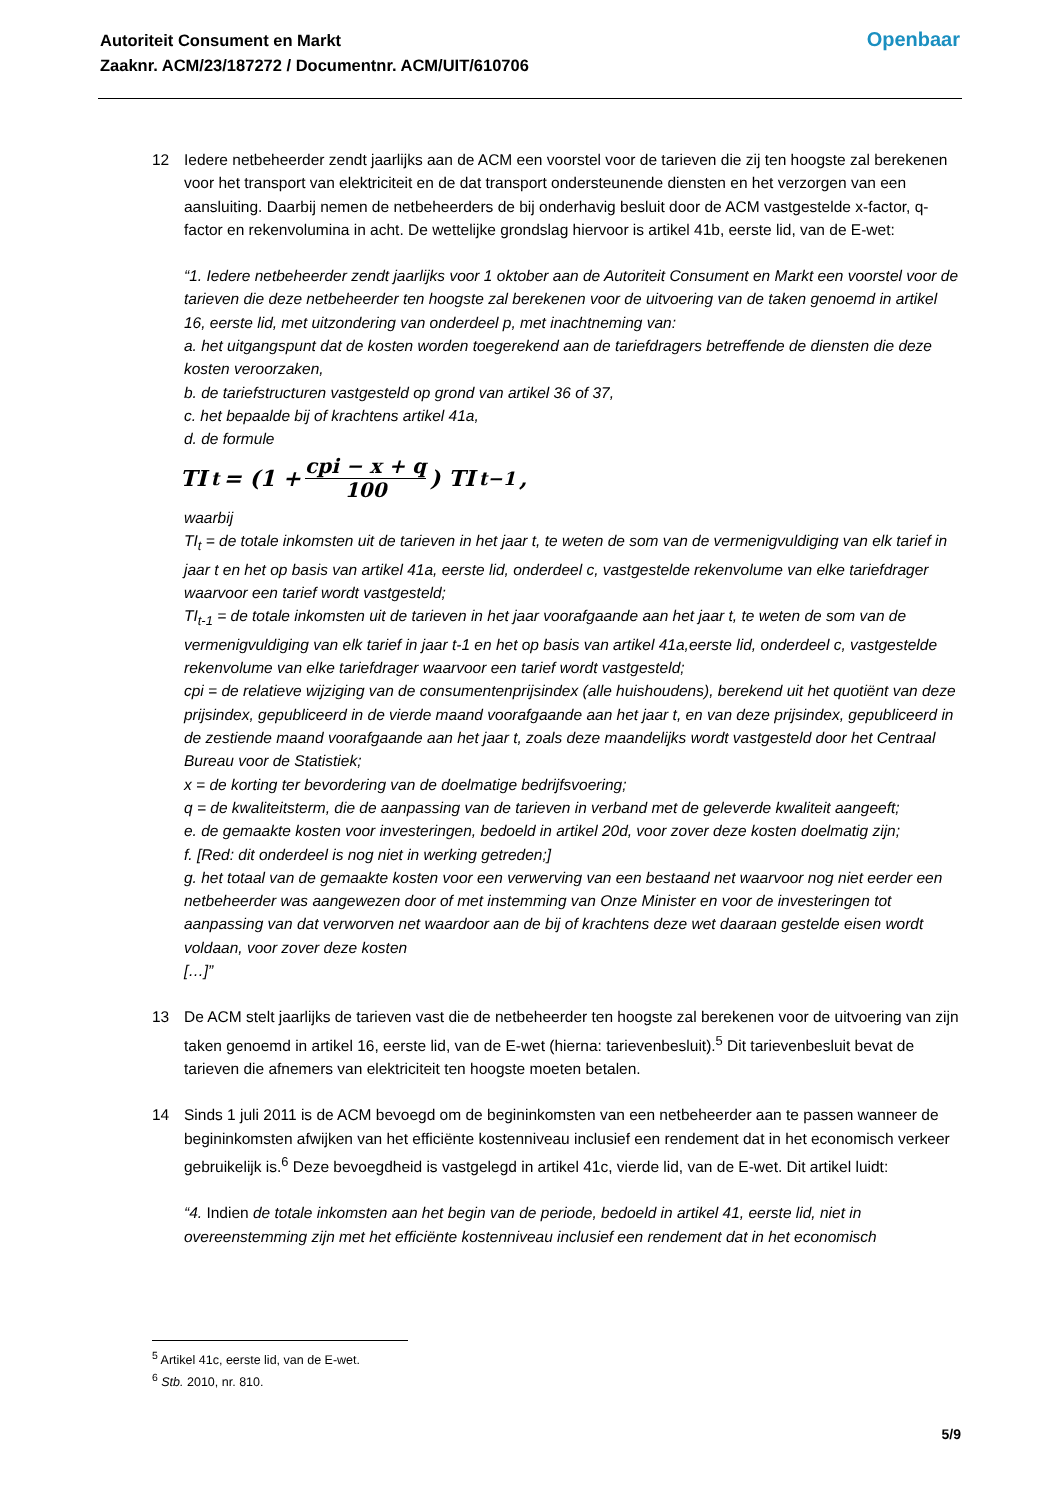Autoriteit Consument en Markt
Zaaknr. ACM/23/187272 / Documentnr. ACM/UIT/610706
Openbaar
12 Iedere netbeheerder zendt jaarlijks aan de ACM een voorstel voor de tarieven die zij ten hoogste zal berekenen voor het transport van elektriciteit en de dat transport ondersteunende diensten en het verzorgen van een aansluiting. Daarbij nemen de netbeheerders de bij onderhavig besluit door de ACM vastgestelde x-factor, q-factor en rekenvolumina in acht. De wettelijke grondslag hiervoor is artikel 41b, eerste lid, van de E-wet:
“1. Iedere netbeheerder zendt jaarlijks voor 1 oktober aan de Autoriteit Consument en Markt een voorstel voor de tarieven die deze netbeheerder ten hoogste zal berekenen voor de uitvoering van de taken genoemd in artikel 16, eerste lid, met uitzondering van onderdeel p, met inachtneming van:
a. het uitgangspunt dat de kosten worden toegerekend aan de tariefdragers betreffende de diensten die deze kosten veroorzaken,
b. de tariefstructuren vastgesteld op grond van artikel 36 of 37,
c. het bepaalde bij of krachtens artikel 41a,
d. de formule
TI<sub>t</sub> = (1 + cpi − x + q 100) TI<sub>t−1</sub> ,
waarbij
TI<sub>t</sub> = de totale inkomsten uit de tarieven in het jaar t, te weten de som van de vermenigvuldiging van elk tarief in jaar t en het op basis van artikel 41a, eerste lid, onderdeel c, vastgestelde rekenvolume van elke tariefdrager waarvoor een tarief wordt vastgesteld;
TI<sub>t-1</sub> = de totale inkomsten uit de tarieven in het jaar voorafgaande aan het jaar t, te weten de som van de vermenigvuldiging van elk tarief in jaar t-1 en het op basis van artikel 41a,eerste lid, onderdeel c, vastgestelde rekenvolume van elke tariefdrager waarvoor een tarief wordt vastgesteld;
cpi = de relatieve wijziging van de consumentenprijsindex (alle huishoudens), berekend uit het quotiënt van deze prijsindex, gepubliceerd in de vierde maand voorafgaande aan het jaar t, en van deze prijsindex, gepubliceerd in de zestiende maand voorafgaande aan het jaar t, zoals deze maandelijks wordt vastgesteld door het Centraal Bureau voor de Statistiek;
x = de korting ter bevordering van de doelmatige bedrijfsvoering;
q = de kwaliteitsterm, die de aanpassing van de tarieven in verband met de geleverde kwaliteit aangeeft;
e. de gemaakte kosten voor investeringen, bedoeld in artikel 20d, voor zover deze kosten doelmatig zijn;
f. [Red: dit onderdeel is nog niet in werking getreden;]
g. het totaal van de gemaakte kosten voor een verwerving van een bestaand net waarvoor nog niet eerder een netbeheerder was aangewezen door of met instemming van Onze Minister en voor de investeringen tot aanpassing van dat verworven net waardoor aan de bij of krachtens deze wet daaraan gestelde eisen wordt voldaan, voor zover deze kosten
[…]”
13 De ACM stelt jaarlijks de tarieven vast die de netbeheerder ten hoogste zal berekenen voor de uitvoering van zijn taken genoemd in artikel 16, eerste lid, van de E-wet (hierna: tarievenbesluit).<sup>5</sup> Dit tarievenbesluit bevat de tarieven die afnemers van elektriciteit ten hoogste moeten betalen.
14 Sinds 1 juli 2011 is de ACM bevoegd om de begininkomsten van een netbeheerder aan te passen wanneer de begininkomsten afwijken van het efficiënte kostenniveau inclusief een rendement dat in het economisch verkeer gebruikelijk is.<sup>6</sup> Deze bevoegdheid is vastgelegd in artikel 41c, vierde lid, van de E-wet. Dit artikel luidt:
“4. Indien de totale inkomsten aan het begin van de periode, bedoeld in artikel 41, eerste lid, niet in overeenstemming zijn met het efficiënte kostenniveau inclusief een rendement dat in het economisch
<sup>5</sup> Artikel 41c, eerste lid, van de E-wet.
<sup>6</sup> Stb. 2010, nr. 810.
5/9